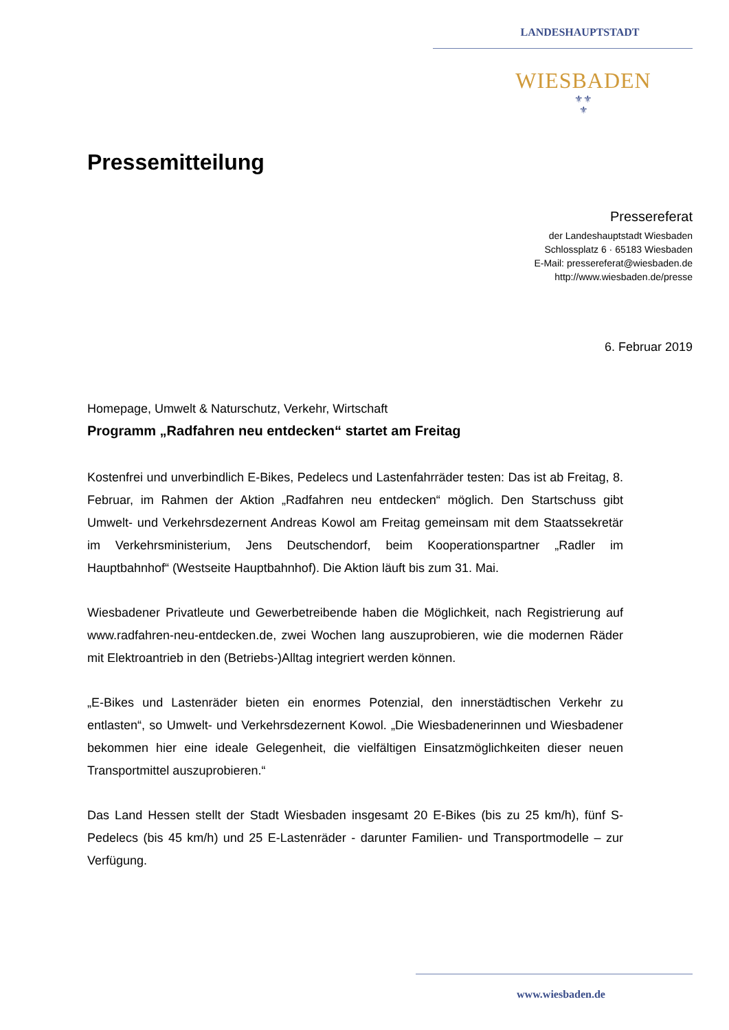LANDESHAUPTSTADT
WIESBADEN
⚜⚜
⚜
Pressemitteilung
Pressereferat
der Landeshauptstadt Wiesbaden
Schlossplatz 6 · 65183 Wiesbaden
E-Mail: pressereferat@wiesbaden.de
http://www.wiesbaden.de/presse
6. Februar 2019
Homepage, Umwelt & Naturschutz, Verkehr, Wirtschaft
Programm „Radfahren neu entdecken“ startet am Freitag
Kostenfrei und unverbindlich E-Bikes, Pedelecs und Lastenfahrräder testen: Das ist ab Freitag, 8. Februar, im Rahmen der Aktion „Radfahren neu entdecken“ möglich. Den Startschuss gibt Umwelt- und Verkehrsdezernent Andreas Kowol am Freitag gemeinsam mit dem Staatssekretär im Verkehrsministerium, Jens Deutschendorf, beim Kooperationspartner „Radler im Hauptbahnhof“ (Westseite Hauptbahnhof). Die Aktion läuft bis zum 31. Mai.
Wiesbadener Privatleute und Gewerbetreibende haben die Möglichkeit, nach Registrierung auf www.radfahren-neu-entdecken.de, zwei Wochen lang auszuprobieren, wie die modernen Räder mit Elektroantrieb in den (Betriebs-)Alltag integriert werden können.
„E-Bikes und Lastenräder bieten ein enormes Potenzial, den innerstädtischen Verkehr zu entlasten“, so Umwelt- und Verkehrsdezernent Kowol. „Die Wiesbadenerinnen und Wiesbadener bekommen hier eine ideale Gelegenheit, die vielfältigen Einsatzmöglichkeiten dieser neuen Transportmittel auszuprobieren.“
Das Land Hessen stellt der Stadt Wiesbaden insgesamt 20 E-Bikes (bis zu 25 km/h), fünf S-Pedelecs (bis 45 km/h) und 25 E-Lastenräder - darunter Familien- und Transportmodelle – zur Verfügung.
www.wiesbaden.de